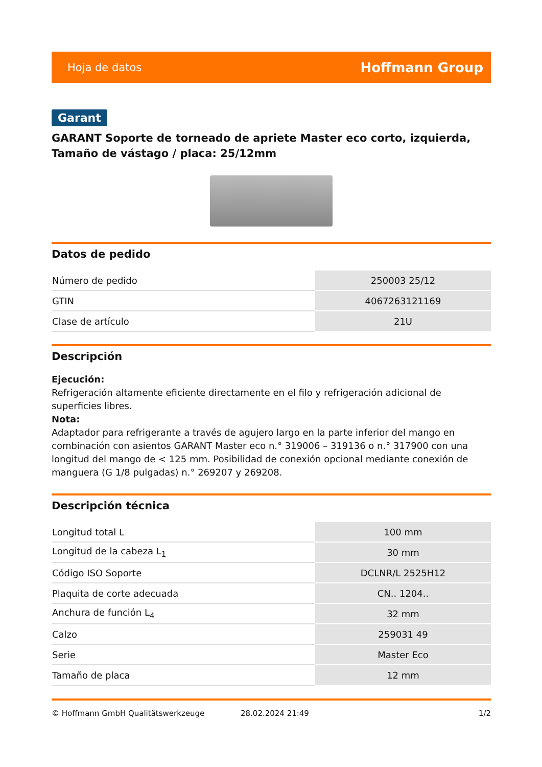Hoja de datos Hoffmann Group
Garant
GARANT Soporte de torneado de apriete Master eco corto, izquierda, Tamaño de vástago / placa: 25/12mm
Datos de pedido
| Número de pedido | 250003 25/12 |
| GTIN | 4067263121169 |
| Clase de artículo | 21U |
Descripción
Ejecución:
Refrigeración altamente eficiente directamente en el filo y refrigeración adicional de superficies libres.
Nota:
Adaptador para refrigerante a través de agujero largo en la parte inferior del mango en combinación con asientos GARANT Master eco n.° 319006 – 319136 o n.° 317900 con una longitud del mango de < 125 mm. Posibilidad de conexión opcional mediante conexión de manguera (G 1/8 pulgadas) n.° 269207 y 269208.
Descripción técnica
| Longitud total L | 100 mm |
| Longitud de la cabeza L<sub>1</sub> | 30 mm |
| Código ISO Soporte | DCLNR/L 2525H12 |
| Plaquita de corte adecuada | CN.. 1204.. |
| Anchura de función L<sub>4</sub> | 32 mm |
| Calzo | 259031 49 |
| Serie | Master Eco |
| Tamaño de placa | 12 mm |
© Hoffmann GmbH Qualitätswerkzeuge 28.02.2024 21:49 1/2